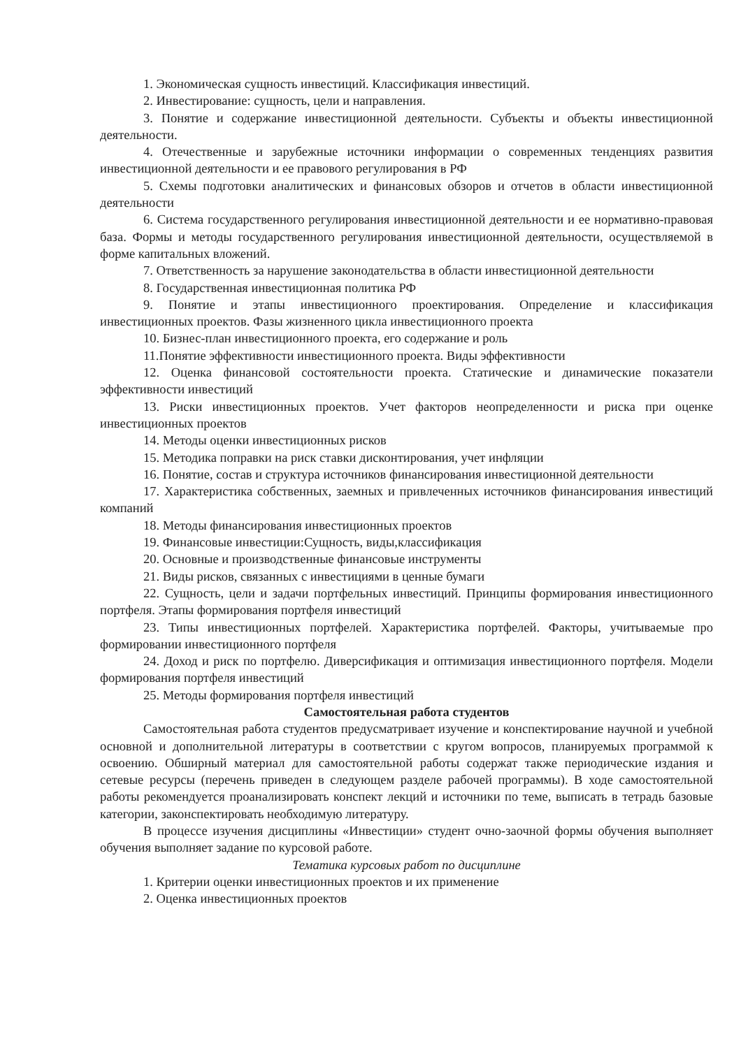1. Экономическая сущность инвестиций. Классификация инвестиций.
2. Инвестирование: сущность, цели и направления.
3. Понятие и содержание инвестиционной деятельности. Субъекты и объекты инвестиционной деятельности.
4. Отечественные и зарубежные источники информации о современных тенденциях развития инвестиционной деятельности и ее правового регулирования в РФ
5. Схемы подготовки аналитических и финансовых обзоров и отчетов в области инвестиционной деятельности
6. Система государственного регулирования инвестиционной деятельности и ее нормативно-правовая база. Формы и методы государственного регулирования инвестиционной деятельности, осуществляемой в форме капитальных вложений.
7. Ответственность за нарушение законодательства в области инвестиционной деятельности
8. Государственная инвестиционная политика РФ
9. Понятие и этапы инвестиционного проектирования. Определение и классификация инвестиционных проектов. Фазы жизненного цикла инвестиционного проекта
10. Бизнес-план инвестиционного проекта, его содержание и роль
11.Понятие эффективности инвестиционного проекта. Виды эффективности
12. Оценка финансовой состоятельности проекта. Статические и динамические показатели эффективности инвестиций
13. Риски инвестиционных проектов. Учет факторов неопределенности и риска при оценке инвестиционных проектов
14. Методы оценки инвестиционных рисков
15. Методика поправки на риск ставки дисконтирования, учет инфляции
16. Понятие, состав и структура источников финансирования инвестиционной деятельности
17. Характеристика собственных, заемных и привлеченных источников финансирования инвестиций компаний
18. Методы финансирования инвестиционных проектов
19. Финансовые инвестиции:Сущность, виды,классификация
20. Основные и производственные финансовые инструменты
21. Виды рисков, связанных с инвестициями в ценные бумаги
22. Сущность, цели и задачи портфельных инвестиций. Принципы формирования инвестиционного портфеля. Этапы формирования портфеля инвестиций
23. Типы инвестиционных портфелей. Характеристика портфелей. Факторы, учитываемые про формировании инвестиционного портфеля
24. Доход и риск по портфелю. Диверсификация и оптимизация инвестиционного портфеля. Модели формирования портфеля инвестиций
25. Методы формирования портфеля инвестиций
Самостоятельная работа студентов
Самостоятельная работа студентов предусматривает изучение и конспектирование научной и учебной основной и дополнительной литературы в соответствии с кругом вопросов, планируемых программой к освоению. Обширный материал для самостоятельной работы содержат также периодические издания и сетевые ресурсы (перечень приведен в следующем разделе рабочей программы). В ходе самостоятельной работы рекомендуется проанализировать конспект лекций и источники по теме, выписать в тетрадь базовые категории, законспектировать необходимую литературу.
В процессе изучения дисциплины «Инвестиции» студент очно-заочной формы обучения выполняет обучения выполняет задание по курсовой работе.
Тематика курсовых работ по дисциплине
1. Критерии оценки инвестиционных проектов и их применение
2. Оценка инвестиционных проектов